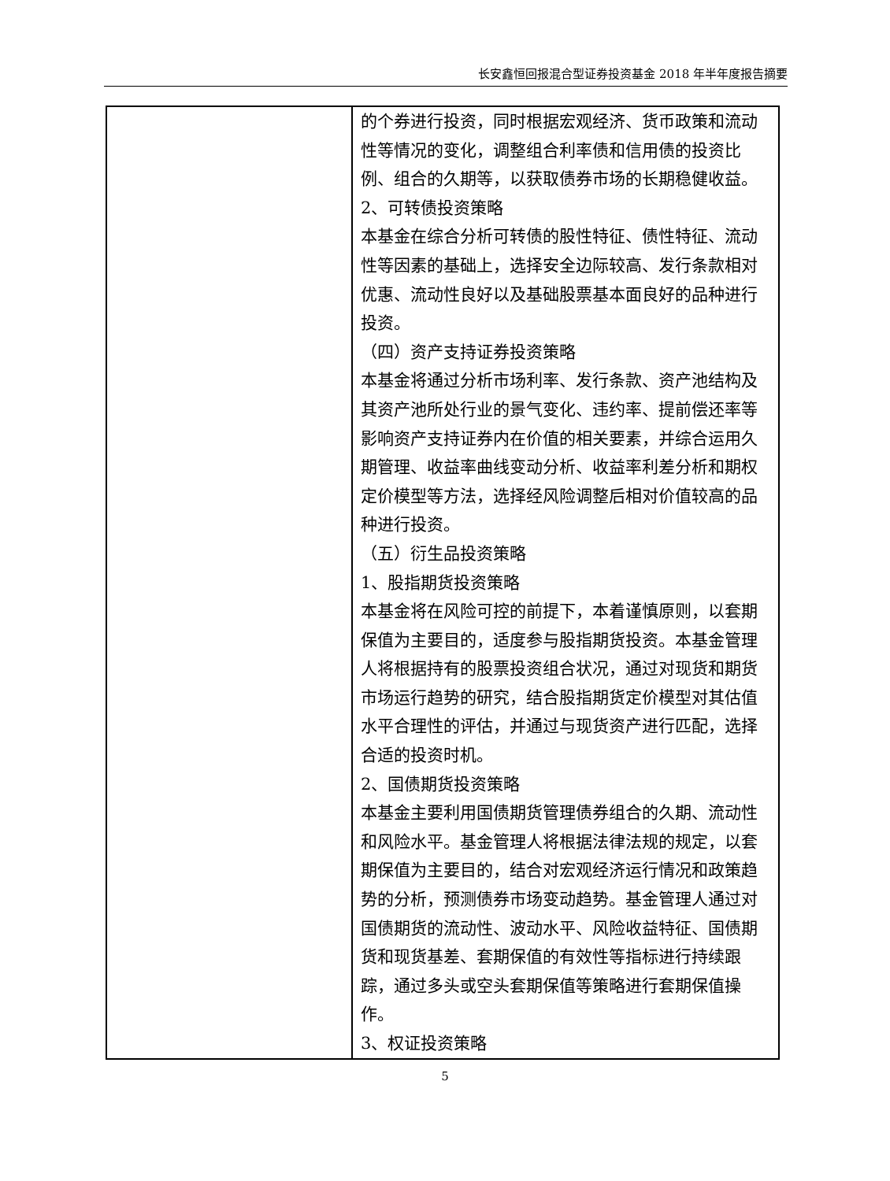长安鑫恒回报混合型证券投资基金 2018 年半年度报告摘要
| | 的个券进行投资，同时根据宏观经济、货币政策和流动性等情况的变化，调整组合利率债和信用债的投资比例、组合的久期等，以获取债券市场的长期稳健收益。 2、可转债投资策略 本基金在综合分析可转债的股性特征、债性特征、流动性等因素的基础上，选择安全边际较高、发行条款相对优惠、流动性良好以及基础股票基本面良好的品种进行投资。 （四）资产支持证券投资策略 本基金将通过分析市场利率、发行条款、资产池结构及其资产池所处行业的景气变化、违约率、提前偿还率等影响资产支持证券内在价值的相关要素，并综合运用久期管理、收益率曲线变动分析、收益率利差分析和期权定价模型等方法，选择经风险调整后相对价值较高的品种进行投资。 （五）衍生品投资策略 1、股指期货投资策略 本基金将在风险可控的前提下，本着谨慎原则，以套期保值为主要目的，适度参与股指期货投资。本基金管理人将根据持有的股票投资组合状况，通过对现货和期货市场运行趋势的研究，结合股指期货定价模型对其估值水平合理性的评估，并通过与现货资产进行匹配，选择合适的投资时机。 2、国债期货投资策略 本基金主要利用国债期货管理债券组合的久期、流动性和风险水平。基金管理人将根据法律法规的规定，以套期保值为主要目的，结合对宏观经济运行情况和政策趋势的分析，预测债券市场变动趋势。基金管理人通过对国债期货的流动性、波动水平、风险收益特征、国债期货和现货基差、套期保值的有效性等指标进行持续跟踪，通过多头或空头套期保值等策略进行套期保值操作。 3、权证投资策略 |
5